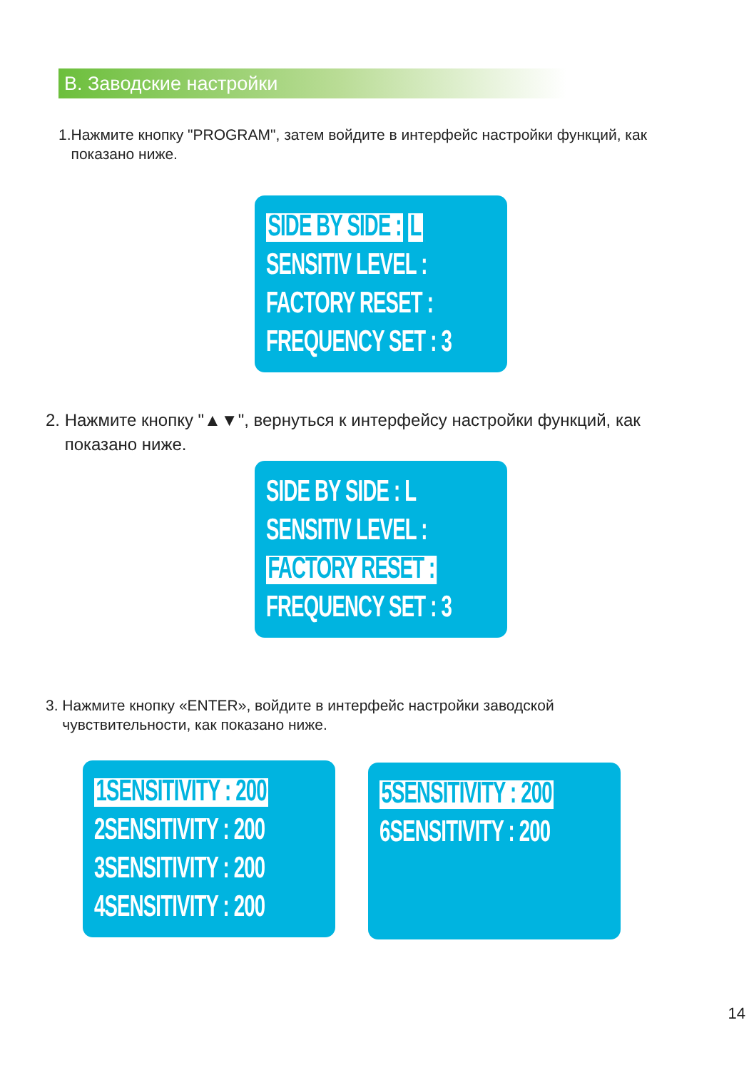B. Заводские настройки
1.Нажмите кнопку "PROGRAM", затем войдите в интерфейс настройки функций, как
показано ниже.
SIDE BY SIDE : L
SENSITIV LEVEL :
FACTORY RESET :
FREQUENCY SET : 3
2. Нажмите кнопку "▲▼", вернуться к интерфейсу настройки функций, как
показано ниже.
SIDE BY SIDE : L
SENSITIV LEVEL :
FACTORY RESET :
FREQUENCY SET : 3
3. Нажмите кнопку «ENTER», войдите в интерфейс настройки заводской
чувствительности, как показано ниже.
1SENSITIVITY : 200
2SENSITIVITY : 200
3SENSITIVITY : 200
4SENSITIVITY : 200
5SENSITIVITY : 200
6SENSITIVITY : 200
14